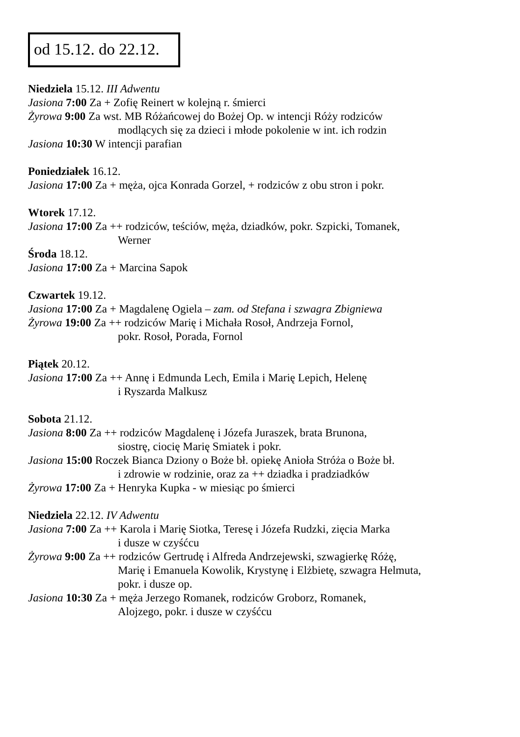od 15.12. do 22.12.
Niedziela 15.12. III Adwentu
Jasiona 7:00 Za + Zofię Reinert w kolejną r. śmierci
Żyrowa 9:00 Za wst. MB Różańcowej do Bożej Op. w intencji Róży rodziców
modlących się za dzieci i młode pokolenie w int. ich rodzin
Jasiona 10:30 W intencji parafian
Poniedziałek 16.12.
Jasiona 17:00 Za + męża, ojca Konrada Gorzel, + rodziców z obu stron i pokr.
Wtorek 17.12.
Jasiona 17:00 Za ++ rodziców, teściów, męża, dziadków, pokr. Szpicki, Tomanek,
Werner
Środa 18.12.
Jasiona 17:00 Za + Marcina Sapok
Czwartek 19.12.
Jasiona 17:00 Za + Magdalenę Ogiela – zam. od Stefana i szwagra Zbigniewa
Żyrowa 19:00 Za ++ rodziców Marię i Michała Rosoł, Andrzeja Fornol,
pokr. Rosoł, Porada, Fornol
Piątek 20.12.
Jasiona 17:00 Za ++ Annę i Edmunda Lech, Emila i Marię Lepich, Helenę
i Ryszarda Malkusz
Sobota 21.12.
Jasiona 8:00 Za ++ rodziców Magdalenę i Józefa Juraszek, brata Brunona,
siostrę, ciocię Marię Smiatek i pokr.
Jasiona 15:00 Roczek Bianca Dziony o Boże bł. opiekę Anioła Stróża o Boże bł.
i zdrowie w rodzinie, oraz za ++ dziadka i pradziadków
Żyrowa 17:00 Za + Henryka Kupka - w miesiąc po śmierci
Niedziela 22.12. IV Adwentu
Jasiona 7:00 Za ++ Karola i Marię Siotka, Teresę i Józefa Rudzki, zięcia Marka
i dusze w czyśćcu
Żyrowa 9:00 Za ++ rodziców Gertrudę i Alfreda Andrzejewski, szwagierkę Różę,
Marię i Emanuela Kowolik, Krystynę i Elżbietę, szwagra Helmuta,
pokr. i dusze op.
Jasiona 10:30 Za + męża Jerzego Romanek, rodziców Groborz, Romanek,
Alojzego, pokr. i dusze w czyśćcu